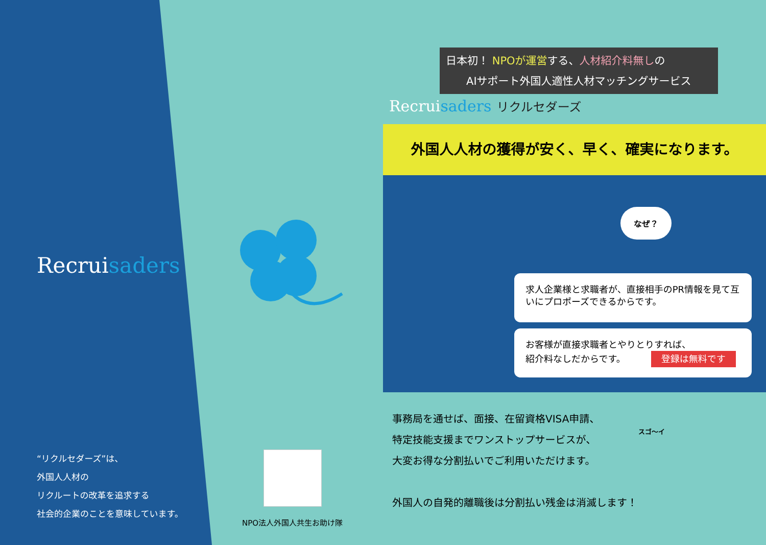Recruisaders
“リクルセダーズ”は、
外国人人材の
リクルートの改革を追求する
社会的企業のことを意味しています。
NPO法人外国人共生お助け隊
日本初！ NPOが運営する、人材紹介料無しの
AIサポート外国人適性人材マッチングサービス
Recruisaders リクルセダーズ
外国人人材の獲得が安く、早く、確実になります。
なぜ？
求人企業様と求職者が、直接相手のPR情報を見て互いにプロポーズできるからです。
お客様が直接求職者とやりとりすれば、
紹介料なしだからです。 登録は無料です
事務局を通せば、面接、在留資格VISA申請、
特定技能支援までワンストップサービスが、
大変お得な分割払いでご利用いただけます。
外国人の自発的離職後は分割払い残金は消滅します！
スゴ～イ